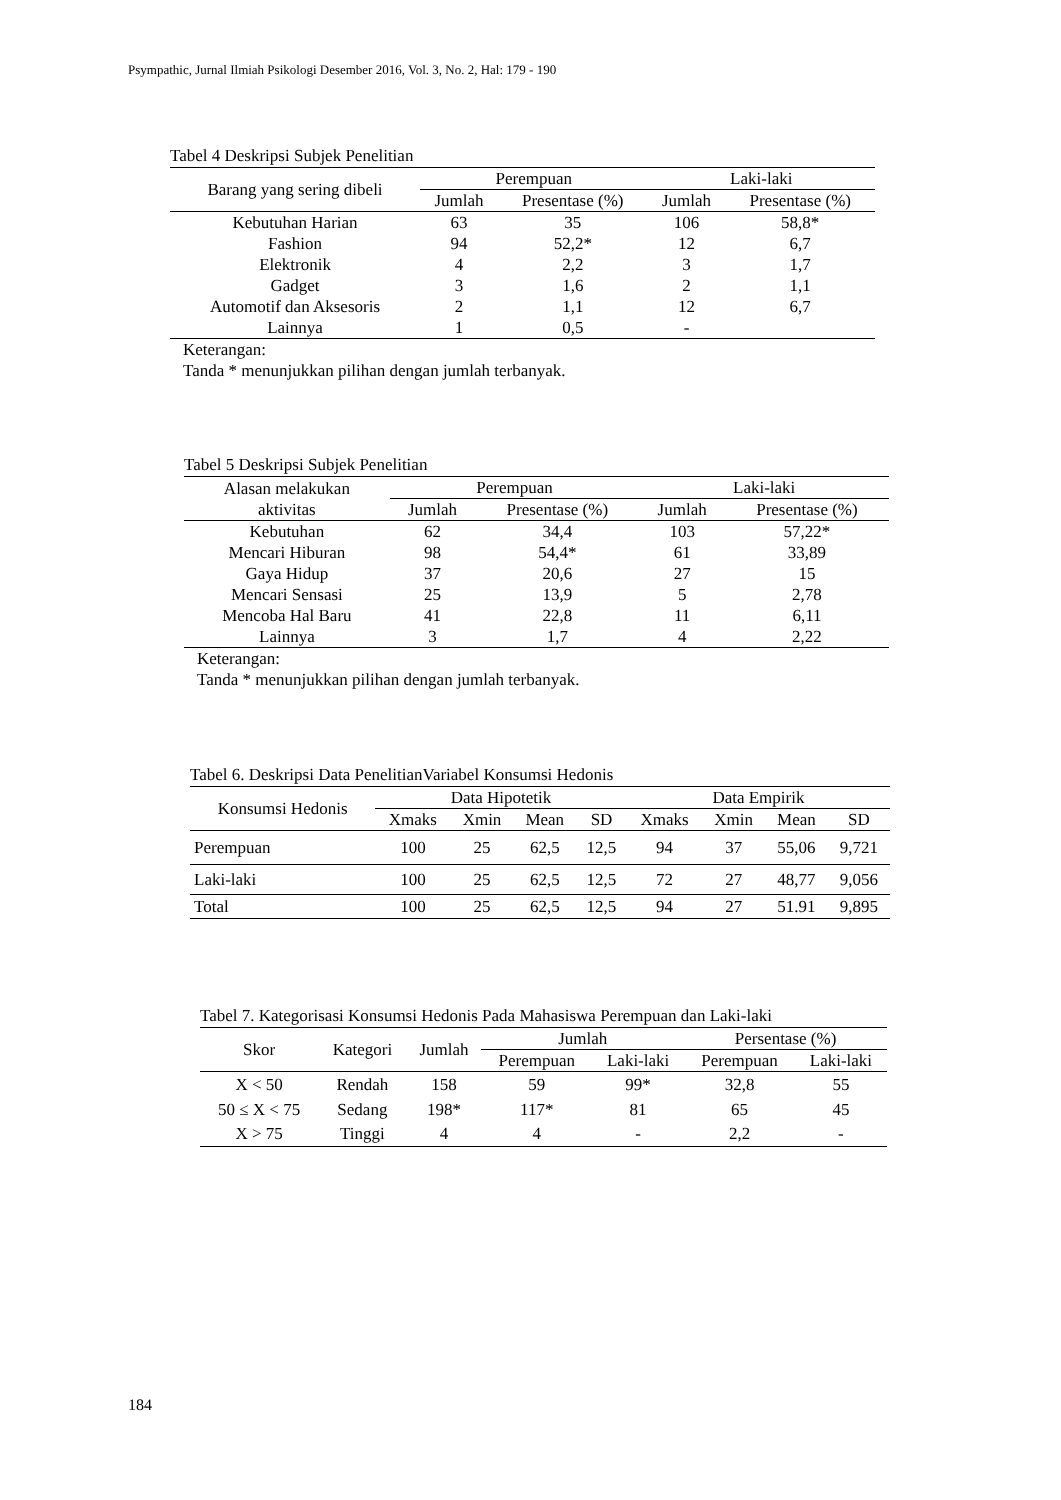Psympathic, Jurnal Ilmiah Psikologi Desember 2016, Vol. 3, No. 2, Hal: 179 - 190
Tabel 4 Deskripsi Subjek Penelitian
| Barang yang sering dibeli | Perempuan | | Laki-laki | |
| --- | --- | --- | --- | --- |
| | Jumlah | Presentase (%) | Jumlah | Presentase (%) |
| Kebutuhan Harian | 63 | 35 | 106 | 58,8* |
| Fashion | 94 | 52,2* | 12 | 6,7 |
| Elektronik | 4 | 2,2 | 3 | 1,7 |
| Gadget | 3 | 1,6 | 2 | 1,1 |
| Automotif dan Aksesoris | 2 | 1,1 | 12 | 6,7 |
| Lainnya | 1 | 0,5 | - | |
Keterangan:
Tanda * menunjukkan pilihan dengan jumlah terbanyak.
Tabel 5 Deskripsi Subjek Penelitian
| Alasan melakukan aktivitas | Perempuan | | Laki-laki | |
| --- | --- | --- | --- | --- |
| | Jumlah | Presentase (%) | Jumlah | Presentase (%) |
| Kebutuhan | 62 | 34,4 | 103 | 57,22* |
| Mencari Hiburan | 98 | 54,4* | 61 | 33,89 |
| Gaya Hidup | 37 | 20,6 | 27 | 15 |
| Mencari Sensasi | 25 | 13,9 | 5 | 2,78 |
| Mencoba Hal Baru | 41 | 22,8 | 11 | 6,11 |
| Lainnya | 3 | 1,7 | 4 | 2,22 |
Keterangan:
Tanda * menunjukkan pilihan dengan jumlah terbanyak.
Tabel 6. Deskripsi Data PenelitianVariabel Konsumsi Hedonis
| Konsumsi Hedonis | Data Hipotetik | | | | Data Empirik | | | |
| --- | --- | --- | --- | --- | --- | --- | --- | --- |
| | Xmaks | Xmin | Mean | SD | Xmaks | Xmin | Mean | SD |
| Perempuan | 100 | 25 | 62,5 | 12,5 | 94 | 37 | 55,06 | 9,721 |
| Laki-laki | 100 | 25 | 62,5 | 12,5 | 72 | 27 | 48,77 | 9,056 |
| Total | 100 | 25 | 62,5 | 12,5 | 94 | 27 | 51.91 | 9,895 |
Tabel 7. Kategorisasi Konsumsi Hedonis Pada Mahasiswa Perempuan dan Laki-laki
| Skor | Kategori | Jumlah | Jumlah | | Persentase (%) | |
| --- | --- | --- | --- | --- | --- | --- |
| | | | Perempuan | Laki-laki | Perempuan | Laki-laki |
| X < 50 | Rendah | 158 | 59 | 99* | 32,8 | 55 |
| 50 ≤ X < 75 | Sedang | 198* | 117* | 81 | 65 | 45 |
| X > 75 | Tinggi | 4 | 4 | - | 2,2 | - |
184